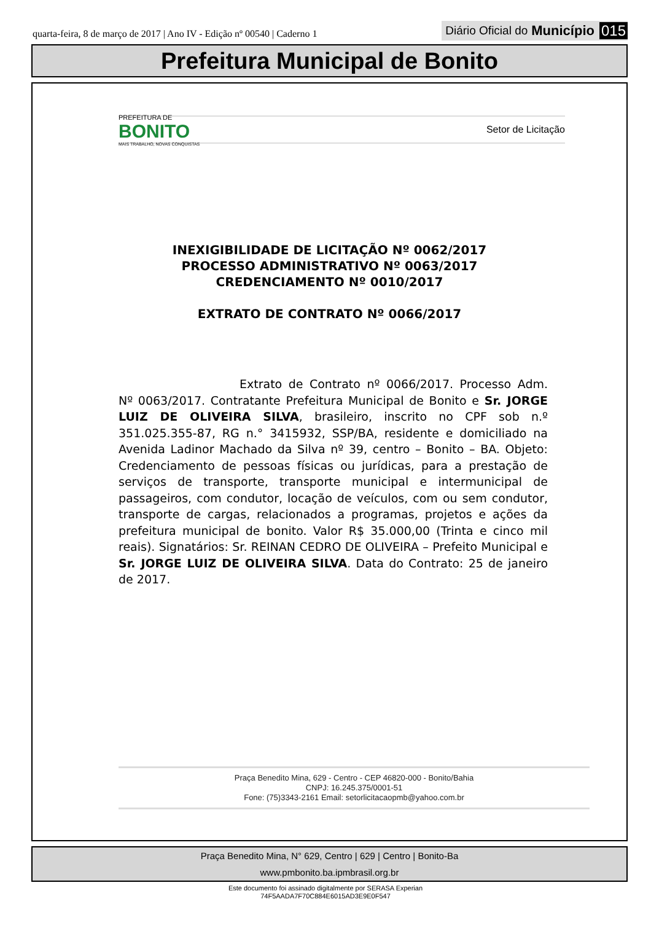quarta-feira, 8 de março de 2017 | Ano IV - Edição nº 00540 | Caderno 1
Diário Oficial do Município 015
Prefeitura Municipal de Bonito
PREFEITURA DE
BONITO
MAIS TRABALHO, NOVAS CONQUISTAS
Setor de Licitação
INEXIGIBILIDADE DE LICITAÇÃO Nº 0062/2017
PROCESSO ADMINISTRATIVO Nº 0063/2017
CREDENCIAMENTO Nº 0010/2017
EXTRATO DE CONTRATO Nº 0066/2017
Extrato de Contrato nº 0066/2017. Processo Adm. Nº 0063/2017. Contratante Prefeitura Municipal de Bonito e Sr. JORGE LUIZ DE OLIVEIRA SILVA, brasileiro, inscrito no CPF sob n.º 351.025.355-87, RG n.° 3415932, SSP/BA, residente e domiciliado na Avenida Ladinor Machado da Silva nº 39, centro – Bonito – BA. Objeto: Credenciamento de pessoas físicas ou jurídicas, para a prestação de serviços de transporte, transporte municipal e intermunicipal de passageiros, com condutor, locação de veículos, com ou sem condutor, transporte de cargas, relacionados a programas, projetos e ações da prefeitura municipal de bonito. Valor R$ 35.000,00 (Trinta e cinco mil reais). Signatários: Sr. REINAN CEDRO DE OLIVEIRA – Prefeito Municipal e Sr. JORGE LUIZ DE OLIVEIRA SILVA. Data do Contrato: 25 de janeiro de 2017.
Praça Benedito Mina, 629 - Centro - CEP 46820-000 - Bonito/Bahia
CNPJ: 16.245.375/0001-51
Fone: (75)3343-2161 Email: setorlicitacaopmb@yahoo.com.br
Praça Benedito Mina, N° 629, Centro | 629 | Centro | Bonito-Ba
www.pmbonito.ba.ipmbrasil.org.br
Este documento foi assinado digitalmente por SERASA Experian
74F5AADA7F70C884E6015AD3E9E0F547